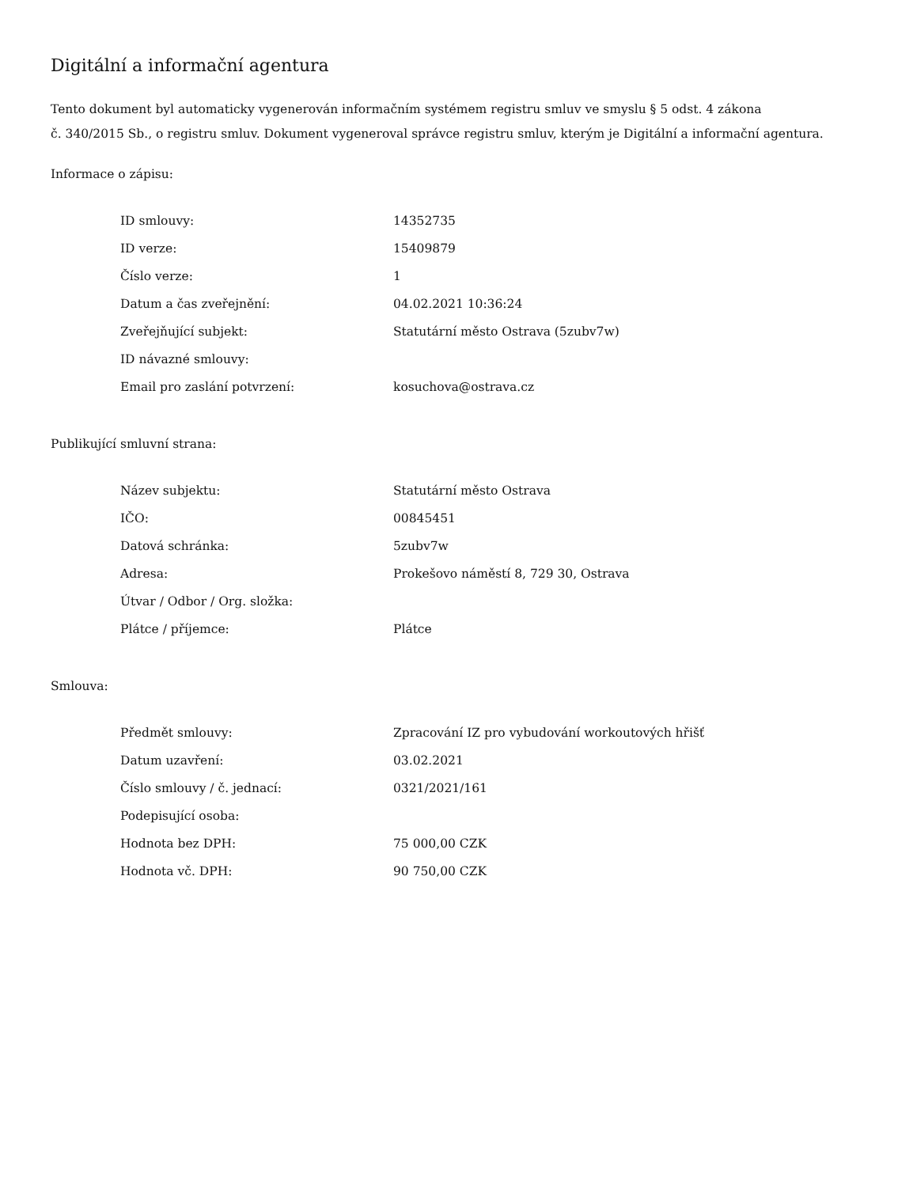Digitální a informační agentura
Tento dokument byl automaticky vygenerován informačním systémem registru smluv ve smyslu § 5 odst. 4 zákona
č. 340/2015 Sb., o registru smluv. Dokument vygeneroval správce registru smluv, kterým je Digitální a informační agentura.
Informace o zápisu:
| ID smlouvy: | 14352735 |
| ID verze: | 15409879 |
| Číslo verze: | 1 |
| Datum a čas zveřejnění: | 04.02.2021 10:36:24 |
| Zveřejňující subjekt: | Statutární město Ostrava (5zubv7w) |
| ID návazné smlouvy: | |
| Email pro zaslání potvrzení: | kosuchova@ostrava.cz |
Publikující smluvní strana:
| Název subjektu: | Statutární město Ostrava |
| IČO: | 00845451 |
| Datová schránka: | 5zubv7w |
| Adresa: | Prokešovo náměstí 8, 729 30, Ostrava |
| Útvar / Odbor / Org. složka: | |
| Plátce / příjemce: | Plátce |
Smlouva:
| Předmět smlouvy: | Zpracování IZ pro vybudování workoutových hřišť |
| Datum uzavření: | 03.02.2021 |
| Číslo smlouvy / č. jednací: | 0321/2021/161 |
| Podepisující osoba: | |
| Hodnota bez DPH: | 75 000,00 CZK |
| Hodnota vč. DPH: | 90 750,00 CZK |